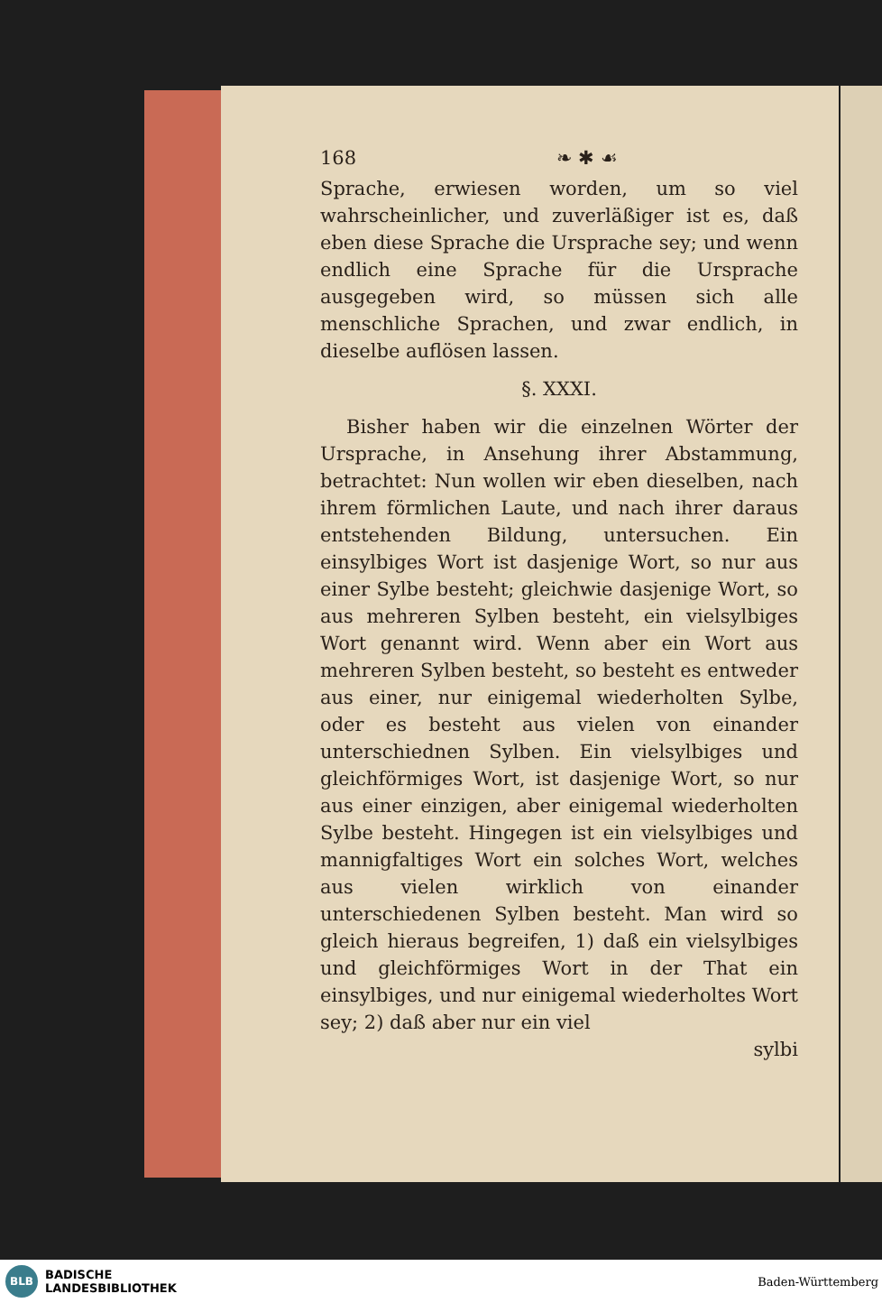168 ❧ ✱ ☙
Sprache, erwiesen worden, um so viel wahrscheinlicher, und zuverläßiger ist es, daß eben diese Sprache die Ursprache sey; und wenn endlich eine Sprache für die Ursprache ausgegeben wird, so müssen sich alle menschliche Sprachen, und zwar endlich, in dieselbe auflösen lassen.
§. XXXI.
Bisher haben wir die einzelnen Wörter der Ursprache, in Ansehung ihrer Abstammung, betrachtet: Nun wollen wir eben dieselben, nach ihrem förmlichen Laute, und nach ihrer daraus entstehenden Bildung, untersuchen. Ein einsylbiges Wort ist dasjenige Wort, so nur aus einer Sylbe besteht; gleichwie dasjenige Wort, so aus mehreren Sylben besteht, ein vielsylbiges Wort genannt wird. Wenn aber ein Wort aus mehreren Sylben besteht, so besteht es entweder aus einer, nur einigemal wiederholten Sylbe, oder es besteht aus vielen von einander unterschiednen Sylben. Ein vielsylbiges und gleichförmiges Wort, ist dasjenige Wort, so nur aus einer einzigen, aber einigemal wiederholten Sylbe besteht. Hingegen ist ein vielsylbiges und mannigfaltiges Wort ein solches Wort, welches aus vielen wirklich von einander unterschiedenen Sylben besteht. Man wird so gleich hieraus begreifen, 1) daß ein vielsylbiges und gleichförmiges Wort in der That ein einsylbiges, und nur einigemal wiederholtes Wort sey; 2) daß aber nur ein viel
sylbi
BLB
BADISCHE
LANDESBIBLIOTHEK
Baden-Württemberg